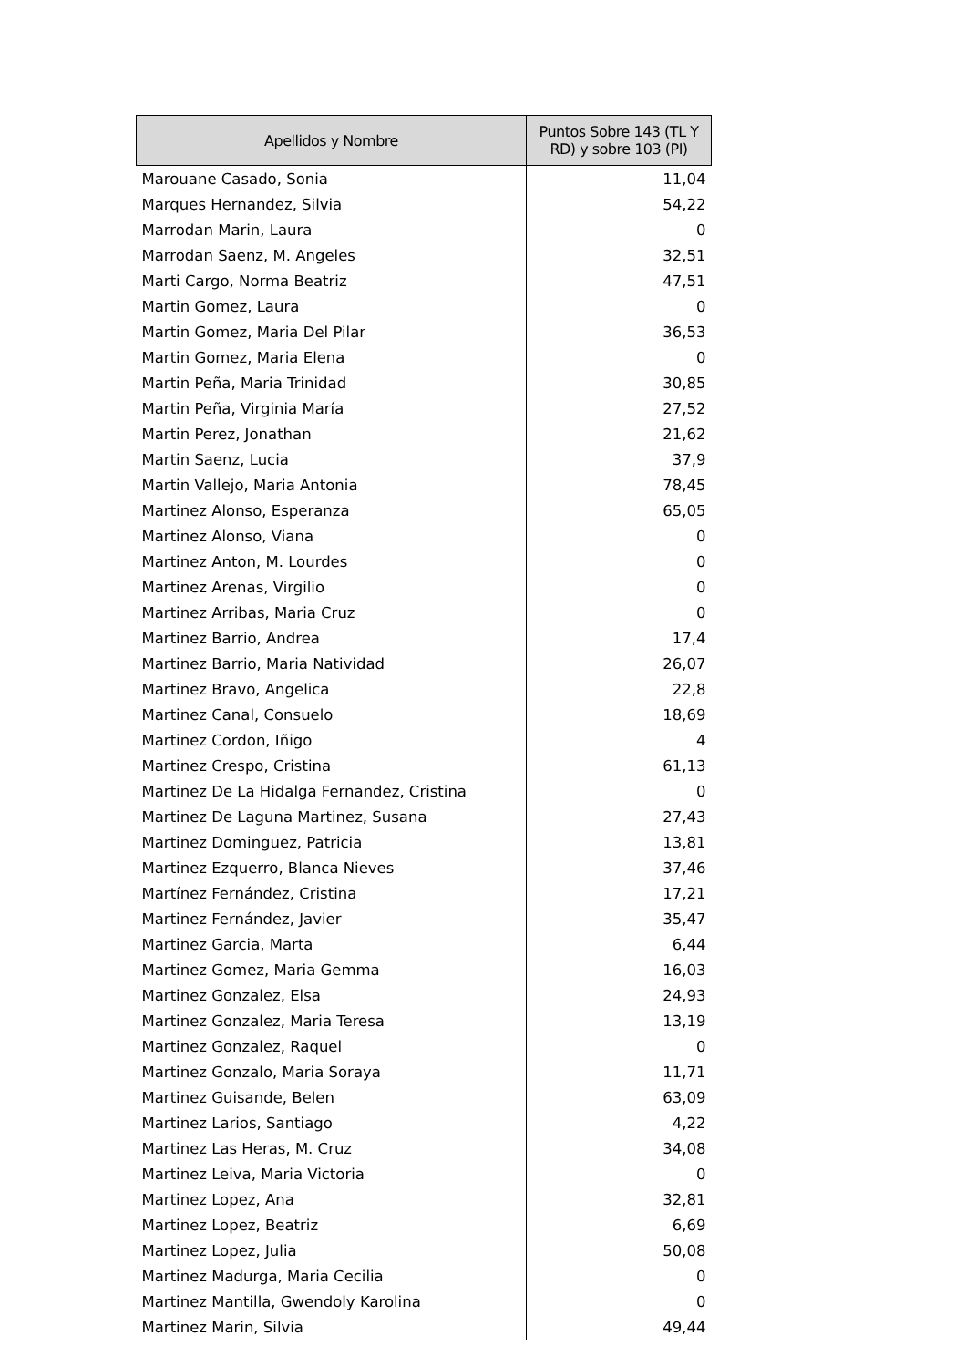| Apellidos y Nombre | Puntos Sobre 143 (TL Y RD) y sobre 103 (PI) |
| --- | --- |
| Marouane Casado, Sonia | 11,04 |
| Marques Hernandez, Silvia | 54,22 |
| Marrodan Marin, Laura | 0 |
| Marrodan Saenz, M. Angeles | 32,51 |
| Marti Cargo, Norma Beatriz | 47,51 |
| Martin Gomez, Laura | 0 |
| Martin Gomez, Maria Del Pilar | 36,53 |
| Martin Gomez, Maria Elena | 0 |
| Martin Peña, Maria Trinidad | 30,85 |
| Martin Peña, Virginia María | 27,52 |
| Martin Perez, Jonathan | 21,62 |
| Martin Saenz, Lucia | 37,9 |
| Martin Vallejo, Maria Antonia | 78,45 |
| Martinez Alonso, Esperanza | 65,05 |
| Martinez Alonso, Viana | 0 |
| Martinez Anton, M. Lourdes | 0 |
| Martinez Arenas, Virgilio | 0 |
| Martinez Arribas, Maria Cruz | 0 |
| Martinez Barrio, Andrea | 17,4 |
| Martinez Barrio, Maria Natividad | 26,07 |
| Martinez Bravo, Angelica | 22,8 |
| Martinez Canal, Consuelo | 18,69 |
| Martinez Cordon, Iñigo | 4 |
| Martinez Crespo, Cristina | 61,13 |
| Martinez De La Hidalga Fernandez, Cristina | 0 |
| Martinez De Laguna Martinez, Susana | 27,43 |
| Martinez Dominguez, Patricia | 13,81 |
| Martinez Ezquerro, Blanca Nieves | 37,46 |
| Martínez Fernández, Cristina | 17,21 |
| Martinez Fernández, Javier | 35,47 |
| Martinez Garcia, Marta | 6,44 |
| Martinez Gomez, Maria Gemma | 16,03 |
| Martinez Gonzalez, Elsa | 24,93 |
| Martinez Gonzalez, Maria Teresa | 13,19 |
| Martinez Gonzalez, Raquel | 0 |
| Martinez Gonzalo, Maria Soraya | 11,71 |
| Martinez Guisande, Belen | 63,09 |
| Martinez Larios, Santiago | 4,22 |
| Martinez Las Heras, M. Cruz | 34,08 |
| Martinez Leiva, Maria Victoria | 0 |
| Martinez Lopez, Ana | 32,81 |
| Martinez Lopez, Beatriz | 6,69 |
| Martinez Lopez, Julia | 50,08 |
| Martinez Madurga, Maria Cecilia | 0 |
| Martinez Mantilla, Gwendoly Karolina | 0 |
| Martinez Marin, Silvia | 49,44 |